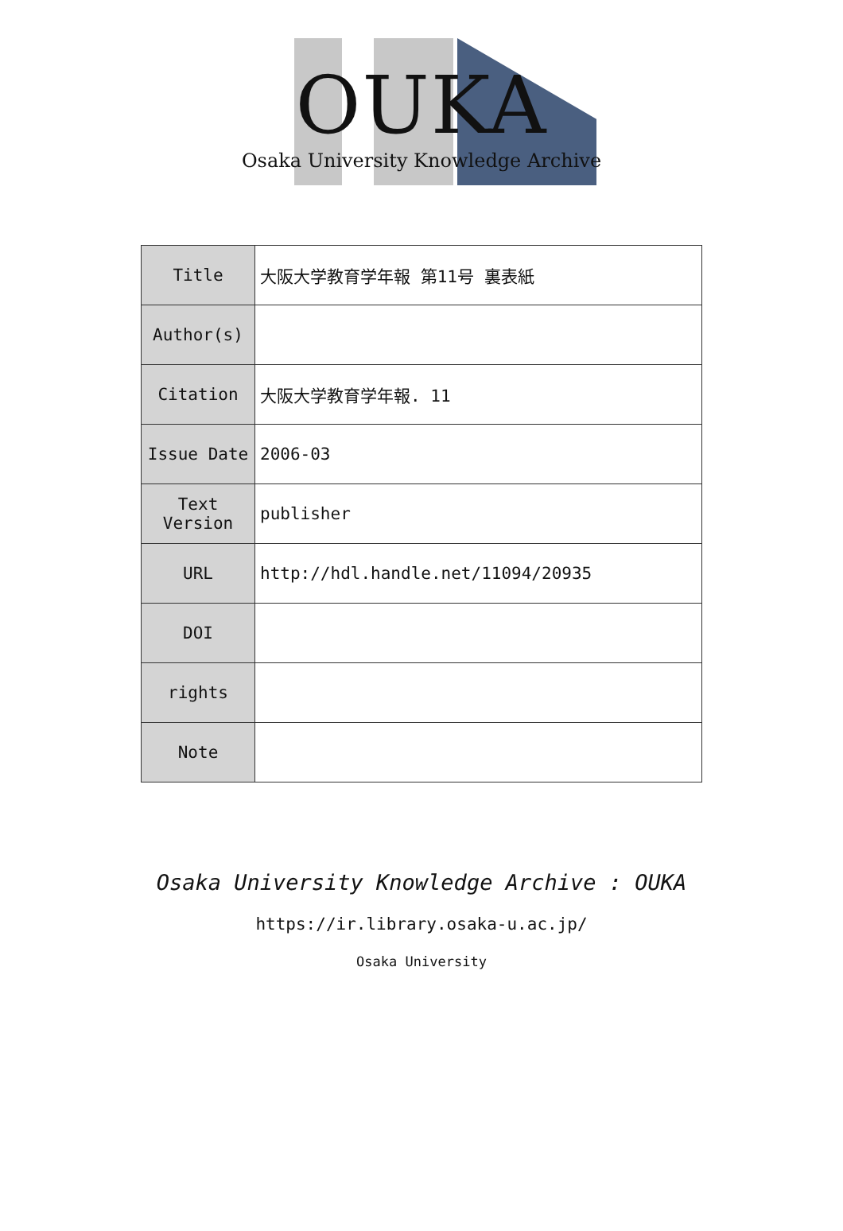OUKA
Osaka University Knowledge Archive
| Title | 大阪大学教育学年報 第11号 裏表紙 |
| Author(s) | |
| Citation | 大阪大学教育学年報. 11 |
| Issue Date | 2006-03 |
| Text Version | publisher |
| URL | http://hdl.handle.net/11094/20935 |
| DOI | |
| rights | |
| Note | |
Osaka University Knowledge Archive : OUKA
https://ir.library.osaka-u.ac.jp/
Osaka University